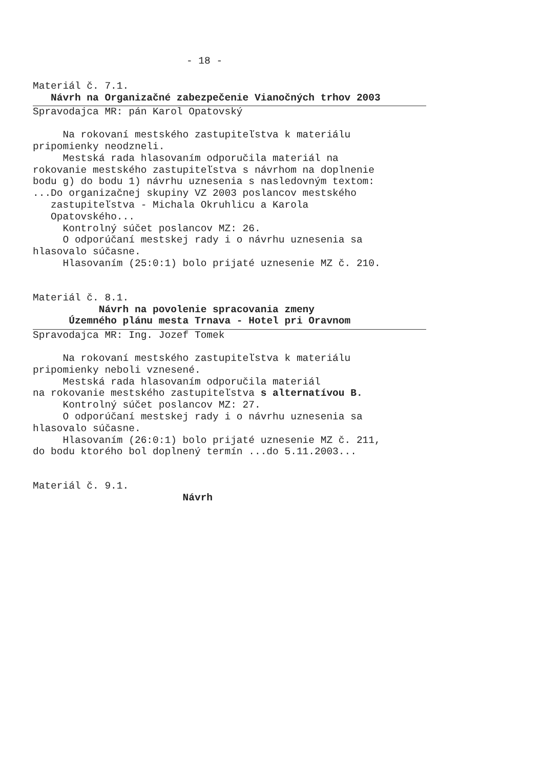- 18 -
Materiál č. 7.1.
Návrh na Organizačné zabezpečenie Vianočných trhov 2003
Spravodajca MR: pán Karol Opatovský
Na rokovaní mestského zastupiteľstva k materiálu pripomienky neodzneli. Mestská rada hlasovaním odporučila materiál na rokovanie mestského zastupiteľstva s návrhom na doplnenie bodu g) do bodu 1) návrhu uznesenia s nasledovným textom: ...Do organizačnej skupiny VZ 2003 poslancov mestského zastupiteľstva - Michala Okruhlicu a Karola Opatovského... Kontrolný súčet poslancov MZ: 26. O odporúčaní mestskej rady i o návrhu uznesenia sa hlasovalo súčasne. Hlasovaním (25:0:1) bolo prijaté uznesenie MZ č. 210.
Materiál č. 8.1.
Návrh na povolenie spracovania zmeny Územného plánu mesta Trnava - Hotel pri Oravnom
Spravodajca MR: Ing. Jozef Tomek
Na rokovaní mestského zastupiteľstva k materiálu pripomienky neboli vznesené. Mestská rada hlasovaním odporučila materiál na rokovanie mestského zastupiteľstva s alternatívou B. Kontrolný súčet poslancov MZ: 27. O odporúčaní mestskej rady i o návrhu uznesenia sa hlasovalo súčasne. Hlasovaním (26:0:1) bolo prijaté uznesenie MZ č. 211, do bodu ktorého bol doplnený termín ...do 5.11.2003...
Materiál č. 9.1.
Návrh